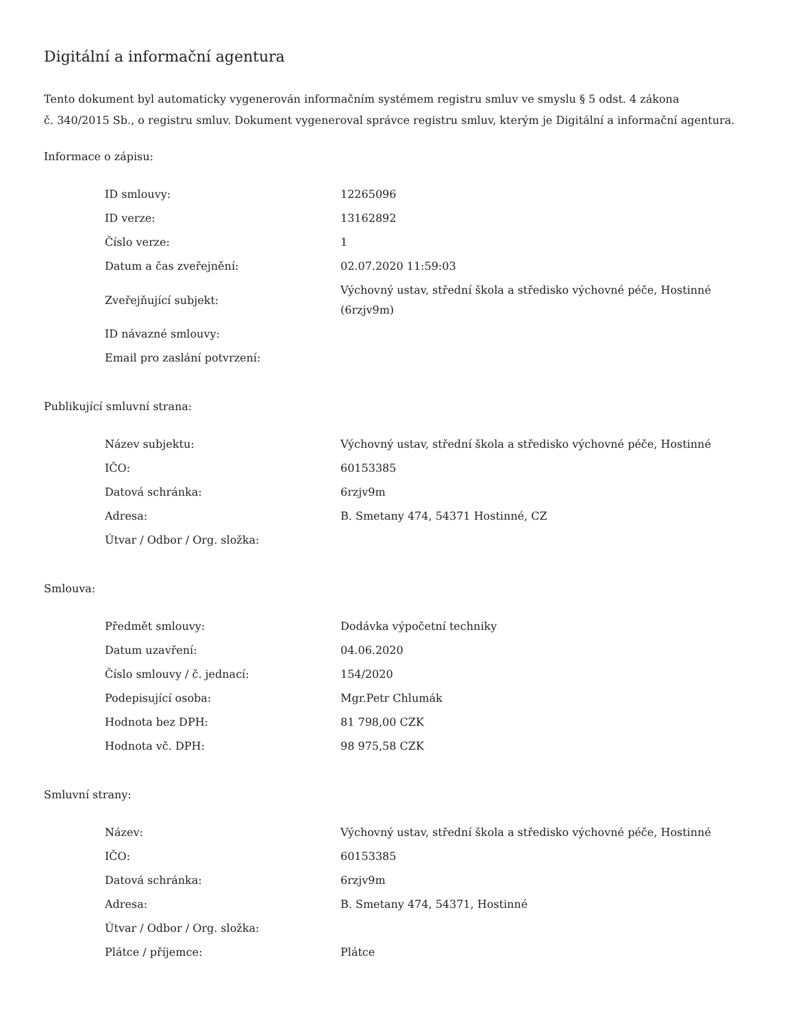Digitální a informační agentura
Tento dokument byl automaticky vygenerován informačním systémem registru smluv ve smyslu § 5 odst. 4 zákona
č. 340/2015 Sb., o registru smluv. Dokument vygeneroval správce registru smluv, kterým je Digitální a informační agentura.
Informace o zápisu:
| ID smlouvy: | 12265096 |
| ID verze: | 13162892 |
| Číslo verze: | 1 |
| Datum a čas zveřejnění: | 02.07.2020 11:59:03 |
| Zveřejňující subjekt: | Výchovný ustav, střední škola a středisko výchovné péče, Hostinné (6rzjv9m) |
| ID návazné smlouvy: | |
| Email pro zaslání potvrzení: | |
Publikující smluvní strana:
| Název subjektu: | Výchovný ustav, střední škola a středisko výchovné péče, Hostinné |
| IČO: | 60153385 |
| Datová schránka: | 6rzjv9m |
| Adresa: | B. Smetany 474, 54371 Hostinné, CZ |
| Útvar / Odbor / Org. složka: | |
Smlouva:
| Předmět smlouvy: | Dodávka výpočetní techniky |
| Datum uzavření: | 04.06.2020 |
| Číslo smlouvy / č. jednací: | 154/2020 |
| Podepisující osoba: | Mgr.Petr Chlumák |
| Hodnota bez DPH: | 81 798,00 CZK |
| Hodnota vč. DPH: | 98 975,58 CZK |
Smluvní strany:
| Název: | Výchovný ustav, střední škola a středisko výchovné péče, Hostinné |
| IČO: | 60153385 |
| Datová schránka: | 6rzjv9m |
| Adresa: | B. Smetany 474, 54371, Hostinné |
| Útvar / Odbor / Org. složka: | |
| Plátce / příjemce: | Plátce |